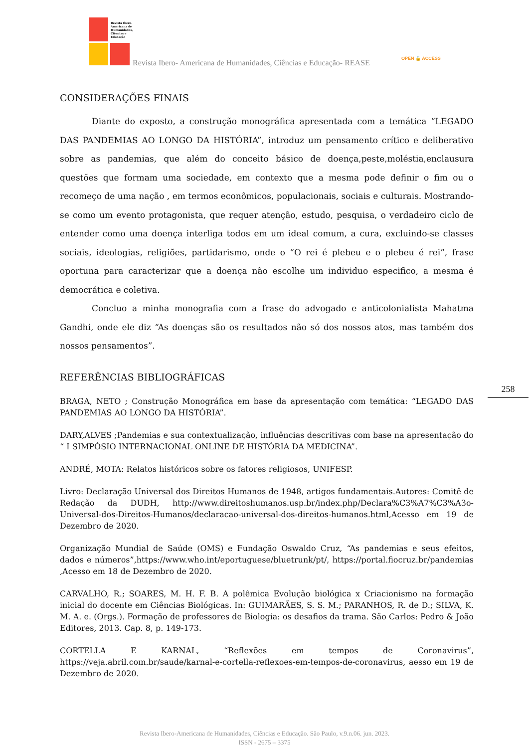Revista Ibero-
Americana de
Humanidades,
Ciências e
Educação
Revista Ibero- Americana de Humanidades, Ciências e Educação- REASE
OPEN 🔓 ACCESS
CONSIDERAÇÕES FINAIS
Diante do exposto, a construção monográfica apresentada com a temática “LEGADO DAS PANDEMIAS AO LONGO DA HISTÓRIA”, introduz um pensamento crítico e deliberativo sobre as pandemias, que além do conceito básico de doença,peste,moléstia,enclausura questões que formam uma sociedade, em contexto que a mesma pode definir o fim ou o recomeço de uma nação , em termos econômicos, populacionais, sociais e culturais. Mostrando-se como um evento protagonista, que requer atenção, estudo, pesquisa, o verdadeiro ciclo de entender como uma doença interliga todos em um ideal comum, a cura, excluindo-se classes sociais, ideologias, religiões, partidarismo, onde o “O rei é plebeu e o plebeu é rei”, frase oportuna para caracterizar que a doença não escolhe um individuo especifico, a mesma é democrática e coletiva.
Concluo a minha monografia com a frase do advogado e anticolonialista Mahatma Gandhi, onde ele diz “As doenças são os resultados não só dos nossos atos, mas também dos nossos pensamentos”.
REFERÊNCIAS BIBLIOGRÁFICAS
BRAGA, NETO ; Construção Monográfica em base da apresentação com temática: “LEGADO DAS PANDEMIAS AO LONGO DA HISTÓRIA”.
DARY,ALVES ;Pandemias e sua contextualização, influências descritivas com base na apresentação do “ I SIMPÓSIO INTERNACIONAL ONLINE DE HISTÓRIA DA MEDICINA”.
ANDRÉ, MOTA: Relatos históricos sobre os fatores religiosos, UNIFESP.
Livro: Declaração Universal dos Direitos Humanos de 1948, artigos fundamentais.Autores: Comitê de Redação da DUDH, http://www.direitoshumanos.usp.br/index.php/Declara%C3%A7%C3%A3o-Universal-dos-Direitos-Humanos/declaracao-universal-dos-direitos-humanos.html,Acesso em 19 de Dezembro de 2020.
Organização Mundial de Saúde (OMS) e Fundação Oswaldo Cruz, “As pandemias e seus efeitos, dados e números”,https://www.who.int/eportuguese/bluetrunk/pt/, https://portal.fiocruz.br/pandemias ,Acesso em 18 de Dezembro de 2020.
CARVALHO, R.; SOARES, M. H. F. B. A polêmica Evolução biológica x Criacionismo na formação inicial do docente em Ciências Biológicas. In: GUIMARÃES, S. S. M.; PARANHOS, R. de D.; SILVA, K. M. A. e. (Orgs.). Formação de professores de Biologia: os desafios da trama. São Carlos: Pedro & João Editores, 2013. Cap. 8, p. 149-173.
CORTELLA E KARNAL, “Reflexões em tempos de Coronavirus”, https://veja.abril.com.br/saude/karnal-e-cortella-reflexoes-em-tempos-de-coronavirus, aesso em 19 de Dezembro de 2020.
258
Revista Ibero-Americana de Humanidades, Ciências e Educação. São Paulo, v.9.n.06. jun. 2023.
ISSN - 2675 – 3375